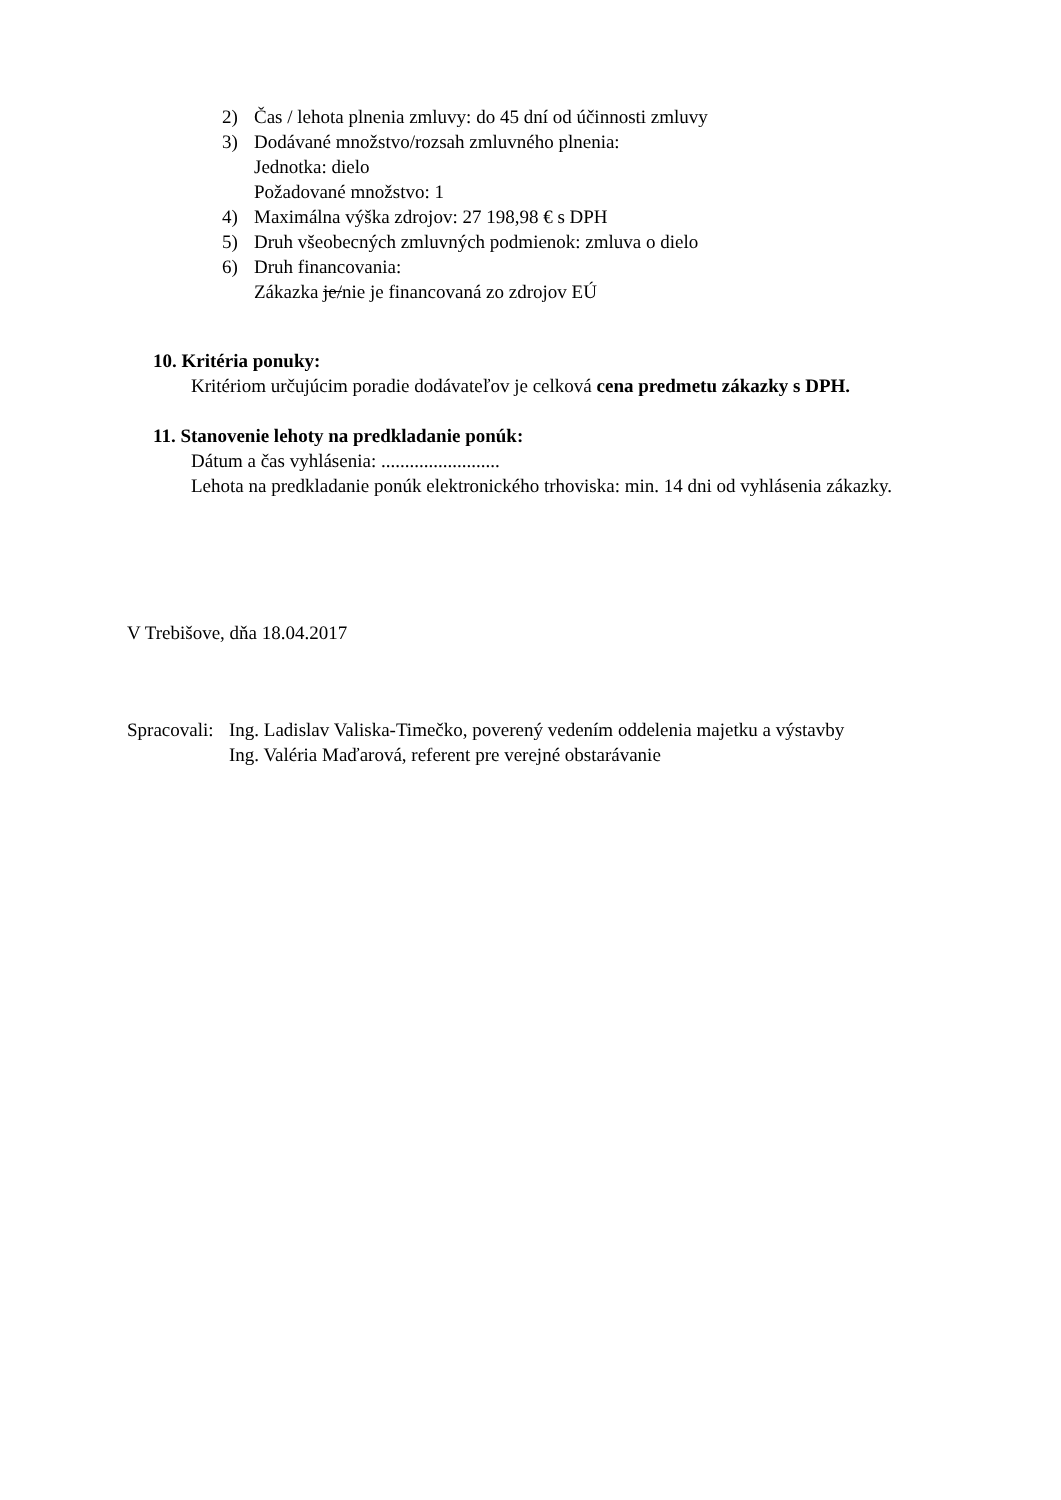2) Čas / lehota plnenia zmluvy: do 45 dní od účinnosti zmluvy
3) Dodávané množstvo/rozsah zmluvného plnenia:
Jednotka: dielo
Požadované množstvo: 1
4) Maximálna výška zdrojov: 27 198,98 € s DPH
5) Druh všeobecných zmluvných podmienok: zmluva o dielo
6) Druh financovania:
Zákazka je/nie je financovaná zo zdrojov EÚ
10. Kritéria ponuky:
Kritériom určujúcim poradie dodávateľov je celková cena predmetu zákazky s DPH.
11. Stanovenie lehoty na predkladanie ponúk:
Dátum a čas vyhlásenia: .........................
Lehota na predkladanie ponúk elektronického trhoviska: min. 14 dni od vyhlásenia zákazky.
V Trebišove, dňa 18.04.2017
Spracovali: Ing. Ladislav Valiska-Timečko, poverený vedením oddelenia majetku a výstavby
Ing. Valéria Maďarová, referent pre verejné obstarávanie